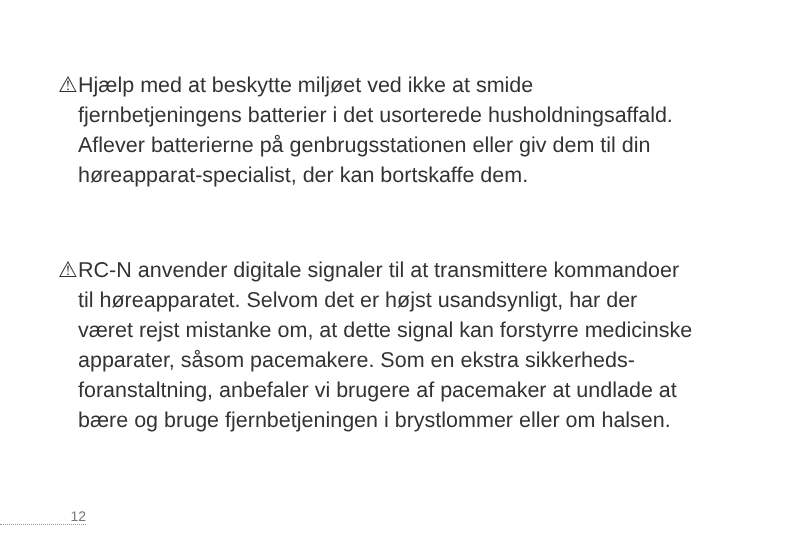⚠ Hjælp med at beskytte miljøet ved ikke at smide fjernbetjeningens batterier i det usorterede husholdningsaffald. Aflever batterierne på genbrugsstationen eller giv dem til din høreapparat-specialist, der kan bortskaffe dem.
⚠ RC-N anvender digitale signaler til at transmittere kommandoer til høreapparatet. Selvom det er højst usandsynligt, har der været rejst mistanke om, at dette signal kan forstyrre medicinske apparater, såsom pacemakere. Som en ekstra sikkerheds-foranstaltning, anbefaler vi brugere af pacemaker at undlade at bære og bruge fjernbetjeningen i brystlommer eller om halsen.
12